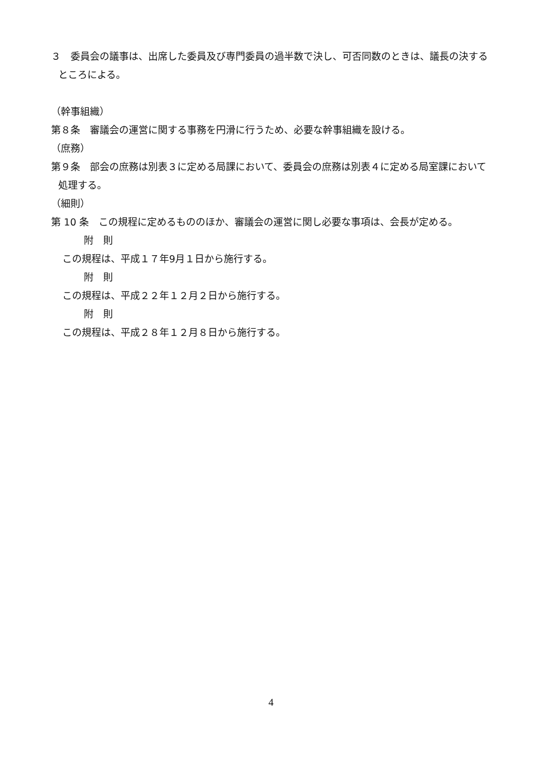３　委員会の議事は、出席した委員及び専門委員の過半数で決し、可否同数のときは、議長の決するところによる。
（幹事組織）
第８条　審議会の運営に関する事務を円滑に行うため、必要な幹事組織を設ける。
（庶務）
第９条　部会の庶務は別表３に定める局課において、委員会の庶務は別表４に定める局室課において処理する。
（細則）
第 10 条　この規程に定めるもののほか、審議会の運営に関し必要な事項は、会長が定める。
附　則
この規程は、平成１７年9月１日から施行する。
附　則
この規程は、平成２２年１２月２日から施行する。
附　則
この規程は、平成２８年１２月８日から施行する。
4